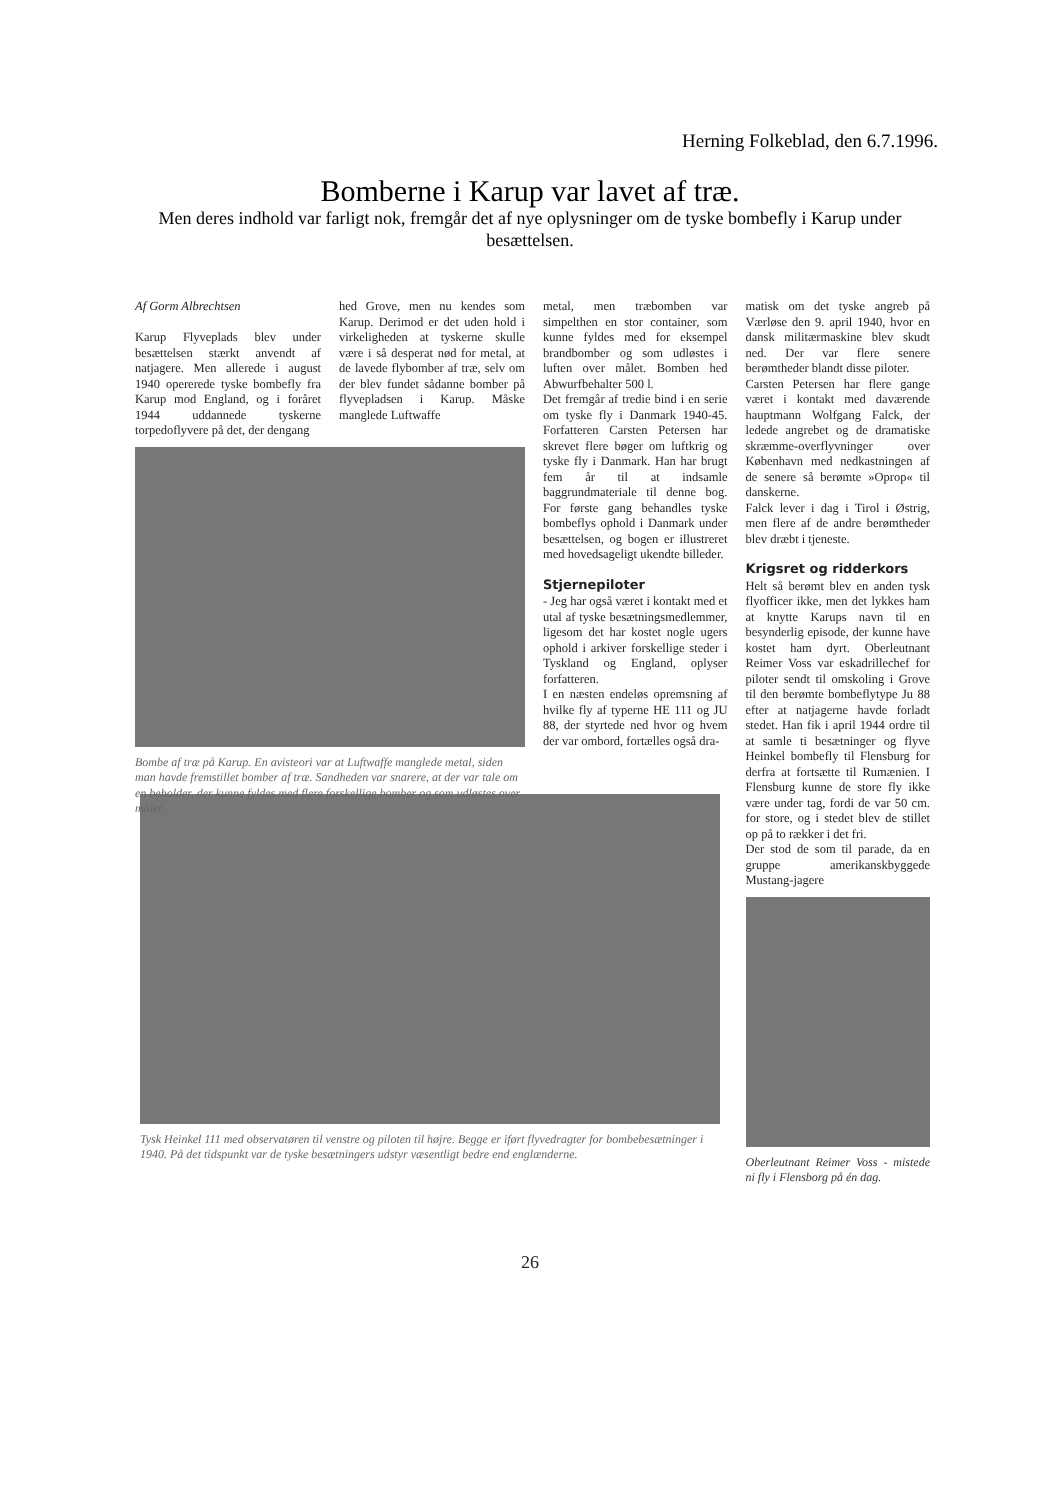Herning Folkeblad, den 6.7.1996.
Bomberne i Karup var lavet af træ.
Men deres indhold var farligt nok, fremgår det af nye oplysninger om de tyske bombefly i Karup under besættelsen.
Af Gorm Albrechtsen
Karup Flyveplads blev under besættelsen stærkt anvendt af natjagere. Men allerede i august 1940 opererede tyske bombefly fra Karup mod England, og i foråret 1944 uddannede tyskerne torpedoflyvere på det, der dengang
hed Grove, men nu kendes som Karup. Derimod er det uden hold i virkeligheden at tyskerne skulle være i så desperat nød for metal, at de lavede flybomber af træ, selv om der blev fundet sådanne bomber på flyvepladsen i Karup. Måske manglede Luftwaffe
Bombe af træ på Karup. En avisteori var at Luftwaffe manglede metal, siden man havde fremstillet bomber af træ. Sandheden var snarere, at der var tale om en beholder, der kunne fyldes med flere forskellige bomber og som udløstes over målet.
metal, men træbomben var simpelthen en stor container, som kunne fyldes med for eksempel brandbomber og som udløstes i luften over målet. Bomben hed Abwurfbehalter 500 l.
Det fremgår af tredie bind i en serie om tyske fly i Danmark 1940-45. Forfatteren Carsten Petersen har skrevet flere bøger om luftkrig og tyske fly i Danmark. Han har brugt fem år til at indsamle baggrundmateriale til denne bog. For første gang behandles tyske bombeflys ophold i Danmark under besættelsen, og bogen er illustreret med hovedsageligt ukendte billeder.
Stjernepiloter
- Jeg har også været i kontakt med et utal af tyske besætningsmedlemmer, ligesom det har kostet nogle ugers ophold i arkiver forskellige steder i Tyskland og England, oplyser forfatteren.
I en næsten endeløs opremsning af hvilke fly af typerne HE 111 og JU 88, der styrtede ned hvor og hvem der var ombord, fortælles også dra-
matisk om det tyske angreb på Værløse den 9. april 1940, hvor en dansk militærmaskine blev skudt ned. Der var flere senere berømtheder blandt disse piloter.
Carsten Petersen har flere gange været i kontakt med daværende hauptmann Wolfgang Falck, der ledede angrebet og de dramatiske skræmme-overflyvninger over København med nedkastningen af de senere så berømte »Oprop« til danskerne.
Falck lever i dag i Tirol i Østrig, men flere af de andre berømtheder blev dræbt i tjeneste.
Krigsret og ridderkors
Helt så berømt blev en anden tysk flyofficer ikke, men det lykkes ham at knytte Karups navn til en besynderlig episode, der kunne have kostet ham dyrt. Oberleutnant Reimer Voss var eskadrillechef for piloter sendt til omskoling i Grove til den berømte bombeflytype Ju 88 efter at natjagerne havde forladt stedet. Han fik i april 1944 ordre til at samle ti besætninger og flyve Heinkel bombefly til Flensburg for derfra at fortsætte til Rumænien. I Flensburg kunne de store fly ikke være under tag, fordi de var 50 cm. for store, og i stedet blev de stillet op på to rækker i det fri.
Der stod de som til parade, da en gruppe amerikanskbyggede Mustang-jagere
Oberleutnant Reimer Voss - mistede ni fly i Flensborg på én dag.
Tysk Heinkel 111 med observatøren til venstre og piloten til højre. Begge er iført flyvedragter for bombebesætninger i 1940. På det tidspunkt var de tyske besætningers udstyr væsentligt bedre end englænderne.
26